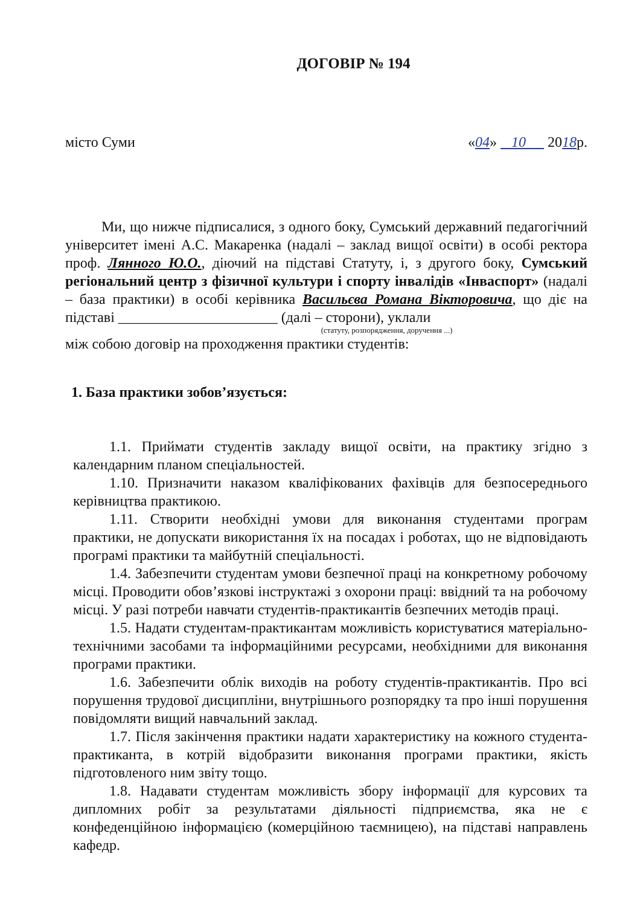ДОГОВІР № 194
місто Суми «04» 10 2018р.
Ми, що нижче підписалися, з одного боку, Сумський державний педагогічний університет імені А.С. Макаренка (надалі – заклад вищої освіти) в особі ректора проф. Лянного Ю.О., діючий на підставі Статуту, і, з другого боку, Сумський регіональний центр з фізичної культури і спорту інвалідів «Інваспорт» (надалі – база практики) в особі керівника Васильєва Романа Вікторовича, що діє на підставі ______________________ (далі – сторони), уклали
(статуту, розпорядження, доручення ...)
між собою договір на проходження практики студентів:
1. База практики зобов’язується:
1.1. Приймати студентів закладу вищої освіти, на практику згідно з календарним планом спеціальностей.
1.10. Призначити наказом кваліфікованих фахівців для безпосереднього керівництва практикою.
1.11. Створити необхідні умови для виконання студентами програм практики, не допускати використання їх на посадах і роботах, що не відповідають програмі практики та майбутній спеціальності.
1.4. Забезпечити студентам умови безпечної праці на конкретному робочому місці. Проводити обов’язкові інструктажі з охорони праці: ввідний та на робочому місці. У разі потреби навчати студентів-практикантів безпечних методів праці.
1.5. Надати студентам-практикантам можливість користуватися матеріально-технічними засобами та інформаційними ресурсами, необхідними для виконання програми практики.
1.6. Забезпечити облік виходів на роботу студентів-практикантів. Про всі порушення трудової дисципліни, внутрішнього розпорядку та про інші порушення повідомляти вищий навчальний заклад.
1.7. Після закінчення практики надати характеристику на кожного студента-практиканта, в котрій відобразити виконання програми практики, якість підготовленого ним звіту тощо.
1.8. Надавати студентам можливість збору інформації для курсових та дипломних робіт за результатами діяльності підприємства, яка не є конфеденційною інформацією (комерційною таємницею), на підставі направлень кафедр.